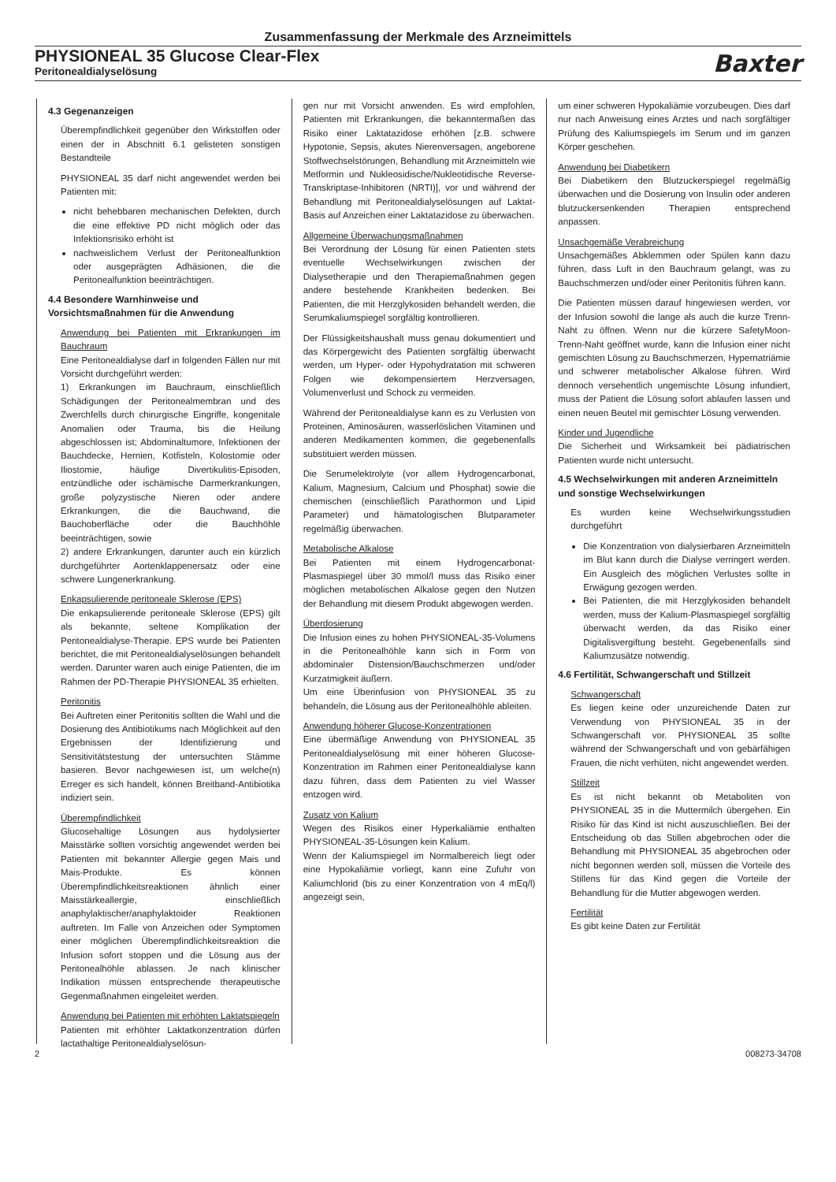Zusammenfassung der Merkmale des Arzneimittels
PHYSIONEAL 35 Glucose Clear-Flex
Peritonealdialyselösung
Baxter
4.3 Gegenanzeigen
Überempfindlichkeit gegenüber den Wirkstoffen oder einen der in Abschnitt 6.1 gelisteten sonstigen Bestandteile
PHYSIONEAL 35 darf nicht angewendet werden bei Patienten mit:
nicht behebbaren mechanischen Defekten, durch die eine effektive PD nicht möglich oder das Infektionsrisiko erhöht ist
nachweislichem Verlust der Peritonealfunktion oder ausgeprägten Adhäsionen, die die Peritonealfunktion beeinträchtigen.
4.4 Besondere Warnhinweise und Vorsichtsmaßnahmen für die Anwendung
Anwendung bei Patienten mit Erkrankungen im Bauchraum
Eine Peritonealdialyse darf in folgenden Fällen nur mit Vorsicht durchgeführt werden:
1) Erkrankungen im Bauchraum, einschließlich Schädigungen der Peritonealmembran und des Zwerchfells durch chirurgische Eingriffe, kongenitale Anomalien oder Trauma, bis die Heilung abgeschlossen ist; Abdominaltumore, Infektionen der Bauchdecke, Hernien, Kotfisteln, Kolostomie oder Iliostomie, häufige Divertikulitis-Episoden, entzündliche oder ischämische Darmerkrankungen, große polyzystische Nieren oder andere Erkrankungen, die die Bauchwand, die Bauchoberfläche oder die Bauchhöhle beeinträchtigen, sowie
2) andere Erkrankungen, darunter auch ein kürzlich durchgeführter Aortenklappenersatz oder eine schwere Lungenerkrankung.
Enkapsulierende peritoneale Sklerose (EPS)
Die enkapsulierende peritoneale Sklerose (EPS) gilt als bekannte, seltene Komplikation der Peritonealdialyse-Therapie. EPS wurde bei Patienten berichtet, die mit Peritonealdialyselösungen behandelt werden. Darunter waren auch einige Patienten, die im Rahmen der PD-Therapie PHYSIONEAL 35 erhielten.
Peritonitis
Bei Auftreten einer Peritonitis sollten die Wahl und die Dosierung des Antibiotikums nach Möglichkeit auf den Ergebnissen der Identifizierung und Sensitivitätstestung der untersuchten Stämme basieren. Bevor nachgewiesen ist, um welche(n) Erreger es sich handelt, können Breitband-Antibiotika indiziert sein.
Überempfindlichkeit
Glucosehaltige Lösungen aus hydolysierter Maisstärke sollten vorsichtig angewendet werden bei Patienten mit bekannter Allergie gegen Mais und Mais-Produkte. Es können Überempfindlichkeitsreaktionen ähnlich einer Maisstärkeallergie, einschließlich anaphylaktischer/anaphylaktoider Reaktionen auftreten. Im Falle von Anzeichen oder Symptomen einer möglichen Überempfindlichkeitsreaktion die Infusion sofort stoppen und die Lösung aus der Peritonealhöhle ablassen. Je nach klinischer Indikation müssen entsprechende therapeutische Gegenmaßnahmen eingeleitet werden.
Anwendung bei Patienten mit erhöhten Laktatspiegeln
Patienten mit erhöhter Laktatkonzentration dürfen lactathaltige Peritonealdialyselösun-
gen nur mit Vorsicht anwenden. Es wird empfohlen, Patienten mit Erkrankungen, die bekanntermaßen das Risiko einer Laktatazidose erhöhen [z.B. schwere Hypotonie, Sepsis, akutes Nierenversagen, angeborene Stoffwechselstörungen, Behandlung mit Arzneimitteln wie Metformin und Nukleosidische/Nukleotidische Reverse-Transkriptase-Inhibitoren (NRTI)], vor und während der Behandlung mit Peritonealdialyselösungen auf Laktat-Basis auf Anzeichen einer Laktatazidose zu überwachen.
Allgemeine Überwachungsmaßnahmen
Bei Verordnung der Lösung für einen Patienten stets eventuelle Wechselwirkungen zwischen der Dialysetherapie und den Therapiemaßnahmen gegen andere bestehende Krankheiten bedenken. Bei Patienten, die mit Herzglykosiden behandelt werden, die Serumkaliumspiegel sorgfältig kontrollieren.
Der Flüssigkeitshaushalt muss genau dokumentiert und das Körpergewicht des Patienten sorgfältig überwacht werden, um Hyper- oder Hypohydratation mit schweren Folgen wie dekompensiertem Herzversagen, Volumenverlust und Schock zu vermeiden.
Während der Peritonealdialyse kann es zu Verlusten von Proteinen, Aminosäuren, wasserlöslichen Vitaminen und anderen Medikamenten kommen, die gegebenenfalls substituiert werden müssen.
Die Serumelektrolyte (vor allem Hydrogencarbonat, Kalium, Magnesium, Calcium und Phosphat) sowie die chemischen (einschließlich Parathormon und Lipid Parameter) und hämatologischen Blutparameter regelmäßig überwachen.
Metabolische Alkalose
Bei Patienten mit einem Hydrogencarbonat-Plasmaspiegel über 30 mmol/l muss das Risiko einer möglichen metabolischen Alkalose gegen den Nutzen der Behandlung mit diesem Produkt abgewogen werden.
Überdosierung
Die Infusion eines zu hohen PHYSIONEAL-35-Volumens in die Peritonealhöhle kann sich in Form von abdominaler Distension/Bauchschmerzen und/oder Kurzatmigkeit äußern.
Um eine Überinfusion von PHYSIONEAL 35 zu behandeln, die Lösung aus der Peritonealhöhle ableiten.
Anwendung höherer Glucose-Konzentrationen
Eine übermäßige Anwendung von PHYSIONEAL 35 Peritonealdialyselösung mit einer höheren Glucose-Konzentration im Rahmen einer Peritonealdialyse kann dazu führen, dass dem Patienten zu viel Wasser entzogen wird.
Zusatz von Kalium
Wegen des Risikos einer Hyperkaliämie enthalten PHYSIONEAL-35-Lösungen kein Kalium.
Wenn der Kaliumspiegel im Normalbereich liegt oder eine Hypokaliämie vorliegt, kann eine Zufuhr von Kaliumchlorid (bis zu einer Konzentration von 4 mEq/l) angezeigt sein,
um einer schweren Hypokaliämie vorzubeugen. Dies darf nur nach Anweisung eines Arztes und nach sorgfältiger Prüfung des Kaliumspiegels im Serum und im ganzen Körper geschehen.
Anwendung bei Diabetikern
Bei Diabetikern den Blutzuckerspiegel regelmäßig überwachen und die Dosierung von Insulin oder anderen blutzuckersenkenden Therapien entsprechend anpassen.
Unsachgemäße Verabreichung
Unsachgemäßes Abklemmen oder Spülen kann dazu führen, dass Luft in den Bauchraum gelangt, was zu Bauchschmerzen und/oder einer Peritonitis führen kann.
Die Patienten müssen darauf hingewiesen werden, vor der Infusion sowohl die lange als auch die kurze Trenn-Naht zu öffnen. Wenn nur die kürzere SafetyMoon-Trenn-Naht geöffnet wurde, kann die Infusion einer nicht gemischten Lösung zu Bauchschmerzen, Hypernatriämie und schwerer metabolischer Alkalose führen. Wird dennoch versehentlich ungemischte Lösung infundiert, muss der Patient die Lösung sofort ablaufen lassen und einen neuen Beutel mit gemischter Lösung verwenden.
Kinder und Jugendliche
Die Sicherheit und Wirksamkeit bei pädiatrischen Patienten wurde nicht untersucht.
4.5 Wechselwirkungen mit anderen Arzneimitteln und sonstige Wechselwirkungen
Es wurden keine Wechselwirkungsstudien durchgeführt
Die Konzentration von dialysierbaren Arzneimitteln im Blut kann durch die Dialyse verringert werden. Ein Ausgleich des möglichen Verlustes sollte in Erwägung gezogen werden.
Bei Patienten, die mit Herzglykosiden behandelt werden, muss der Kalium-Plasmaspiegel sorgfältig überwacht werden, da das Risiko einer Digitalisvergiftung besteht. Gegebenenfalls sind Kaliumzusätze notwendig.
4.6 Fertilität, Schwangerschaft und Stillzeit
Schwangerschaft
Es liegen keine oder unzureichende Daten zur Verwendung von PHYSIONEAL 35 in der Schwangerschaft vor. PHYSIONEAL 35 sollte während der Schwangerschaft und von gebärfähigen Frauen, die nicht verhüten, nicht angewendet werden.
Stillzeit
Es ist nicht bekannt ob Metaboliten von PHYSIONEAL 35 in die Muttermilch übergehen. Ein Risiko für das Kind ist nicht auszuschließen. Bei der Entscheidung ob das Stillen abgebrochen oder die Behandlung mit PHYSIONEAL 35 abgebrochen oder nicht begonnen werden soll, müssen die Vorteile des Stillens für das Kind gegen die Vorteile der Behandlung für die Mutter abgewogen werden.
Fertilität
Es gibt keine Daten zur Fertilität
2 008273-34708